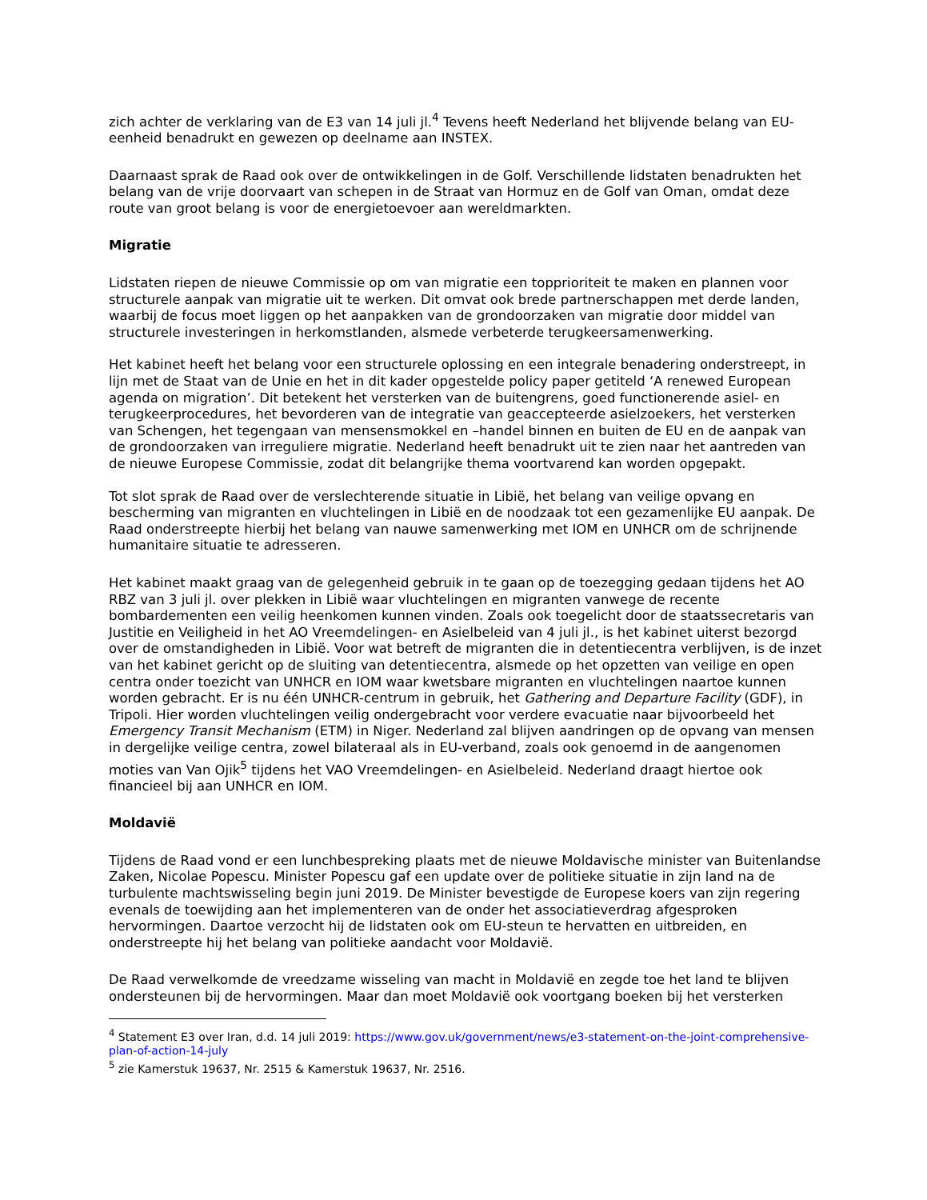zich achter de verklaring van de E3 van 14 juli jl.<sup>4</sup> Tevens heeft Nederland het blijvende belang van EU-eenheid benadrukt en gewezen op deelname aan INSTEX.
Daarnaast sprak de Raad ook over de ontwikkelingen in de Golf. Verschillende lidstaten benadrukten het belang van de vrije doorvaart van schepen in de Straat van Hormuz en de Golf van Oman, omdat deze route van groot belang is voor de energietoevoer aan wereldmarkten.
Migratie
Lidstaten riepen de nieuwe Commissie op om van migratie een topprioriteit te maken en plannen voor structurele aanpak van migratie uit te werken. Dit omvat ook brede partnerschappen met derde landen, waarbij de focus moet liggen op het aanpakken van de grondoorzaken van migratie door middel van structurele investeringen in herkomstlanden, alsmede verbeterde terugkeersamenwerking.
Het kabinet heeft het belang voor een structurele oplossing en een integrale benadering onderstreept, in lijn met de Staat van de Unie en het in dit kader opgestelde policy paper getiteld ‘A renewed European agenda on migration’. Dit betekent het versterken van de buitengrens, goed functionerende asiel- en terugkeerprocedures, het bevorderen van de integratie van geaccepteerde asielzoekers, het versterken van Schengen, het tegengaan van mensensmokkel en –handel binnen en buiten de EU en de aanpak van de grondoorzaken van irreguliere migratie. Nederland heeft benadrukt uit te zien naar het aantreden van de nieuwe Europese Commissie, zodat dit belangrijke thema voortvarend kan worden opgepakt.
Tot slot sprak de Raad over de verslechterende situatie in Libië, het belang van veilige opvang en bescherming van migranten en vluchtelingen in Libië en de noodzaak tot een gezamenlijke EU aanpak. De Raad onderstreepte hierbij het belang van nauwe samenwerking met IOM en UNHCR om de schrijnende humanitaire situatie te adresseren.
Het kabinet maakt graag van de gelegenheid gebruik in te gaan op de toezegging gedaan tijdens het AO RBZ van 3 juli jl. over plekken in Libië waar vluchtelingen en migranten vanwege de recente bombardementen een veilig heenkomen kunnen vinden. Zoals ook toegelicht door de staatssecretaris van Justitie en Veiligheid in het AO Vreemdelingen- en Asielbeleid van 4 juli jl., is het kabinet uiterst bezorgd over de omstandigheden in Libië. Voor wat betreft de migranten die in detentiecentra verblijven, is de inzet van het kabinet gericht op de sluiting van detentiecentra, alsmede op het opzetten van veilige en open centra onder toezicht van UNHCR en IOM waar kwetsbare migranten en vluchtelingen naartoe kunnen worden gebracht. Er is nu één UNHCR-centrum in gebruik, het Gathering and Departure Facility (GDF), in Tripoli. Hier worden vluchtelingen veilig ondergebracht voor verdere evacuatie naar bijvoorbeeld het Emergency Transit Mechanism (ETM) in Niger. Nederland zal blijven aandringen op de opvang van mensen in dergelijke veilige centra, zowel bilateraal als in EU-verband, zoals ook genoemd in de aangenomen moties van Van Ojik<sup>5</sup> tijdens het VAO Vreemdelingen- en Asielbeleid. Nederland draagt hiertoe ook financieel bij aan UNHCR en IOM.
Moldavië
Tijdens de Raad vond er een lunchbespreking plaats met de nieuwe Moldavische minister van Buitenlandse Zaken, Nicolae Popescu. Minister Popescu gaf een update over de politieke situatie in zijn land na de turbulente machtswisseling begin juni 2019. De Minister bevestigde de Europese koers van zijn regering evenals de toewijding aan het implementeren van de onder het associatieverdrag afgesproken hervormingen. Daartoe verzocht hij de lidstaten ook om EU-steun te hervatten en uitbreiden, en onderstreepte hij het belang van politieke aandacht voor Moldavië.
De Raad verwelkomde de vreedzame wisseling van macht in Moldavië en zegde toe het land te blijven ondersteunen bij de hervormingen. Maar dan moet Moldavië ook voortgang boeken bij het versterken
<sup>4</sup> Statement E3 over Iran, d.d. 14 juli 2019: https://www.gov.uk/government/news/e3-statement-on-the-joint-comprehensive-plan-of-action-14-july
<sup>5</sup> zie Kamerstuk 19637, Nr. 2515 & Kamerstuk 19637, Nr. 2516.